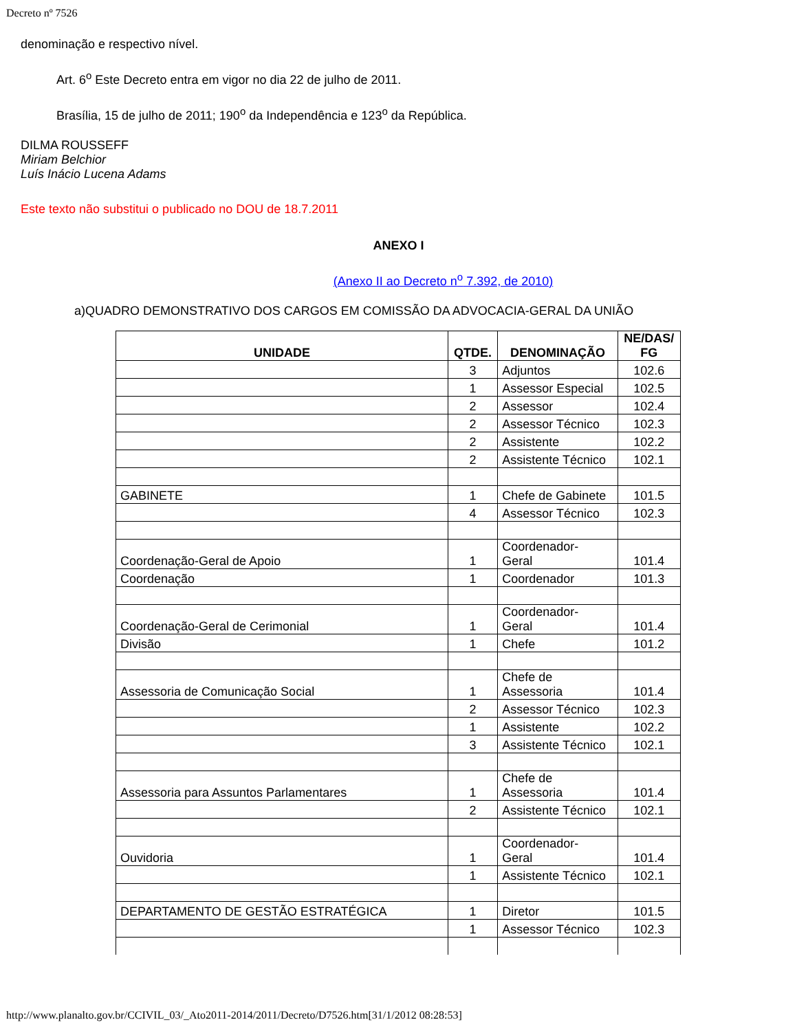Decreto nº 7526
denominação e respectivo nível.
Art. 6<sup>o</sup> Este Decreto entra em vigor no dia 22 de julho de 2011.
Brasília, 15 de julho de 2011; 190<sup>o</sup> da Independência e 123<sup>o</sup> da República.
DILMA ROUSSEFF
Miriam Belchior
Luís Inácio Lucena Adams
Este texto não substitui o publicado no DOU de 18.7.2011
ANEXO I
(Anexo II ao Decreto n<sup>o</sup> 7.392, de 2010)
a)QUADRO DEMONSTRATIVO DOS CARGOS EM COMISSÃO DA ADVOCACIA-GERAL DA UNIÃO
| UNIDADE | QTDE. | DENOMINAÇÃO | NE/DAS/ FG |
| --- | --- | --- | --- |
| | 3 | Adjuntos | 102.6 |
| | 1 | Assessor Especial | 102.5 |
| | 2 | Assessor | 102.4 |
| | 2 | Assessor Técnico | 102.3 |
| | 2 | Assistente | 102.2 |
| | 2 | Assistente Técnico | 102.1 |
| GABINETE | 1 | Chefe de Gabinete | 101.5 |
| | 4 | Assessor Técnico | 102.3 |
| Coordenação-Geral de Apoio | 1 | Coordenador- Geral | 101.4 |
| Coordenação | 1 | Coordenador | 101.3 |
| Coordenação-Geral de Cerimonial | 1 | Coordenador- Geral | 101.4 |
| Divisão | 1 | Chefe | 101.2 |
| Assessoria de Comunicação Social | 1 | Chefe de Assessoria | 101.4 |
| | 2 | Assessor Técnico | 102.3 |
| | 1 | Assistente | 102.2 |
| | 3 | Assistente Técnico | 102.1 |
| Assessoria para Assuntos Parlamentares | 1 | Chefe de Assessoria | 101.4 |
| | 2 | Assistente Técnico | 102.1 |
| Ouvidoria | 1 | Coordenador- Geral | 101.4 |
| | 1 | Assistente Técnico | 102.1 |
| DEPARTAMENTO DE GESTÃO ESTRATÉGICA | 1 | Diretor | 101.5 |
| | 1 | Assessor Técnico | 102.3 |
http://www.planalto.gov.br/CCIVIL_03/_Ato2011-2014/2011/Decreto/D7526.htm[31/1/2012 08:28:53]